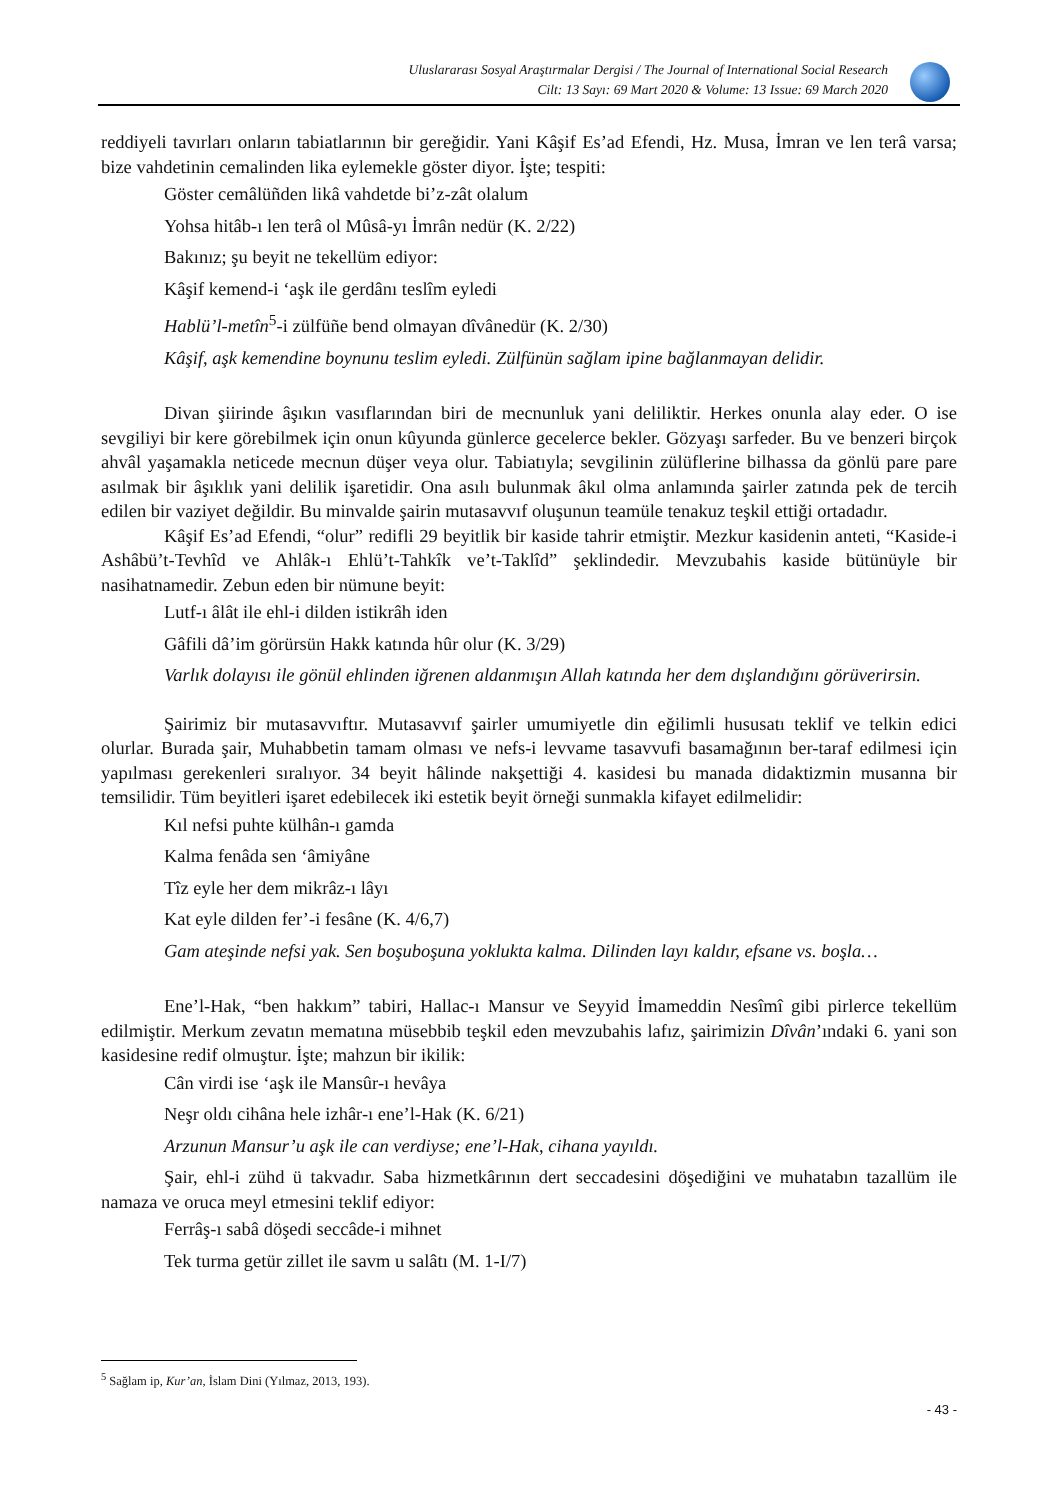Uluslararası Sosyal Araştırmalar Dergisi / The Journal of International Social Research
Cilt: 13 Sayı: 69 Mart 2020 & Volume: 13 Issue: 69 March 2020
reddiyeli tavırları onların tabiatlarının bir gereğidir. Yani Kâşif Es’ad Efendi, Hz. Musa, İmran ve len terâ varsa; bize vahdetinin cemalinden lika eylemekle göster diyor. İşte; tespiti:
Göster cemâlüñden likâ vahdetde bi’z-zât olalum
Yohsa hitâb-ı len terâ ol Mûsâ-yı İmrân nedür (K. 2/22)
Bakınız; şu beyit ne tekellüm ediyor:
Kâşif kemend-i ‘aşk ile gerdânı teslîm eyledi
Hablü’l-metîn<sup>5</sup>-i zülfüñe bend olmayan dîvânedür (K. 2/30)
Kâşif, aşk kemendine boynunu teslim eyledi. Zülfünün sağlam ipine bağlanmayan delidir.
Divan şiirinde âşıkın vasıflarından biri de mecnunluk yani deliliktir. Herkes onunla alay eder. O ise sevgiliyi bir kere görebilmek için onun kûyunda günlerce gecelerce bekler. Gözyaşı sarfeder. Bu ve benzeri birçok ahvâl yaşamakla neticede mecnun düşer veya olur. Tabiatıyla; sevgilinin zülüflerine bilhassa da gönlü pare pare asılmak bir âşıklık yani delilik işaretidir. Ona asılı bulunmak âkıl olma anlamında şairler zatında pek de tercih edilen bir vaziyet değildir. Bu minvalde şairin mutasavvıf oluşunun teamüle tenakuz teşkil ettiği ortadadır.
Kâşif Es’ad Efendi, “olur” redifli 29 beyitlik bir kaside tahrir etmiştir. Mezkur kasidenin anteti, “Kaside-i Ashâbü’t-Tevhîd ve Ahlâk-ı Ehlü’t-Tahkîk ve’t-Taklîd” şeklindedir. Mevzubahis kaside bütünüyle bir nasihatnamedir. Zebun eden bir nümune beyit:
Lutf-ı âlât ile ehl-i dilden istikrâh iden
Gâfili dâ’im görürsün Hakk katında hûr olur (K. 3/29)
Varlık dolayısı ile gönül ehlinden iğrenen aldanmışın Allah katında her dem dışlandığını görüverirsin.
Şairimiz bir mutasavvıftır. Mutasavvıf şairler umumiyetle din eğilimli hususatı teklif ve telkin edici olurlar. Burada şair, Muhabbetin tamam olması ve nefs-i levvame tasavvufi basamağının ber-taraf edilmesi için yapılması gerekenleri sıralıyor. 34 beyit hâlinde nakşettiği 4. kasidesi bu manada didaktizmin musanna bir temsilidir. Tüm beyitleri işaret edebilecek iki estetik beyit örneği sunmakla kifayet edilmelidir:
Kıl nefsi puhte külhân-ı gamda
Kalma fenâda sen ‘âmiyâne
Tîz eyle her dem mikrâz-ı lâyı
Kat eyle dilden fer’-i fesâne (K. 4/6,7)
Gam ateşinde nefsi yak. Sen boşuboşuna yoklukta kalma. Dilinden layı kaldır, efsane vs. boşla…
Ene’l-Hak, “ben hakkım” tabiri, Hallac-ı Mansur ve Seyyid İmameddin Nesîmî gibi pirlerce tekellüm edilmiştir. Merkum zevatın mematına müsebbib teşkil eden mevzubahis lafız, şairimizin Dîvân’ındaki 6. yani son kasidesine redif olmuştur. İşte; mahzun bir ikilik:
Cân virdi ise ‘aşk ile Mansûr-ı hevâya
Neşr oldı cihâna hele izhâr-ı ene’l-Hak (K. 6/21)
Arzunun Mansur’u aşk ile can verdiyse; ene’l-Hak, cihana yayıldı.
Şair, ehl-i zühd ü takvadır. Saba hizmetkârının dert seccadesini döşediğini ve muhatabın tazallüm ile namaza ve oruca meyl etmesini teklif ediyor:
Ferrâş-ı sabâ döşedi seccâde-i mihnet
Tek turma getür zillet ile savm u salâtı (M. 1-I/7)
<sup>5</sup> Sağlam ip, Kur’an, İslam Dini (Yılmaz, 2013, 193).
- 43 -